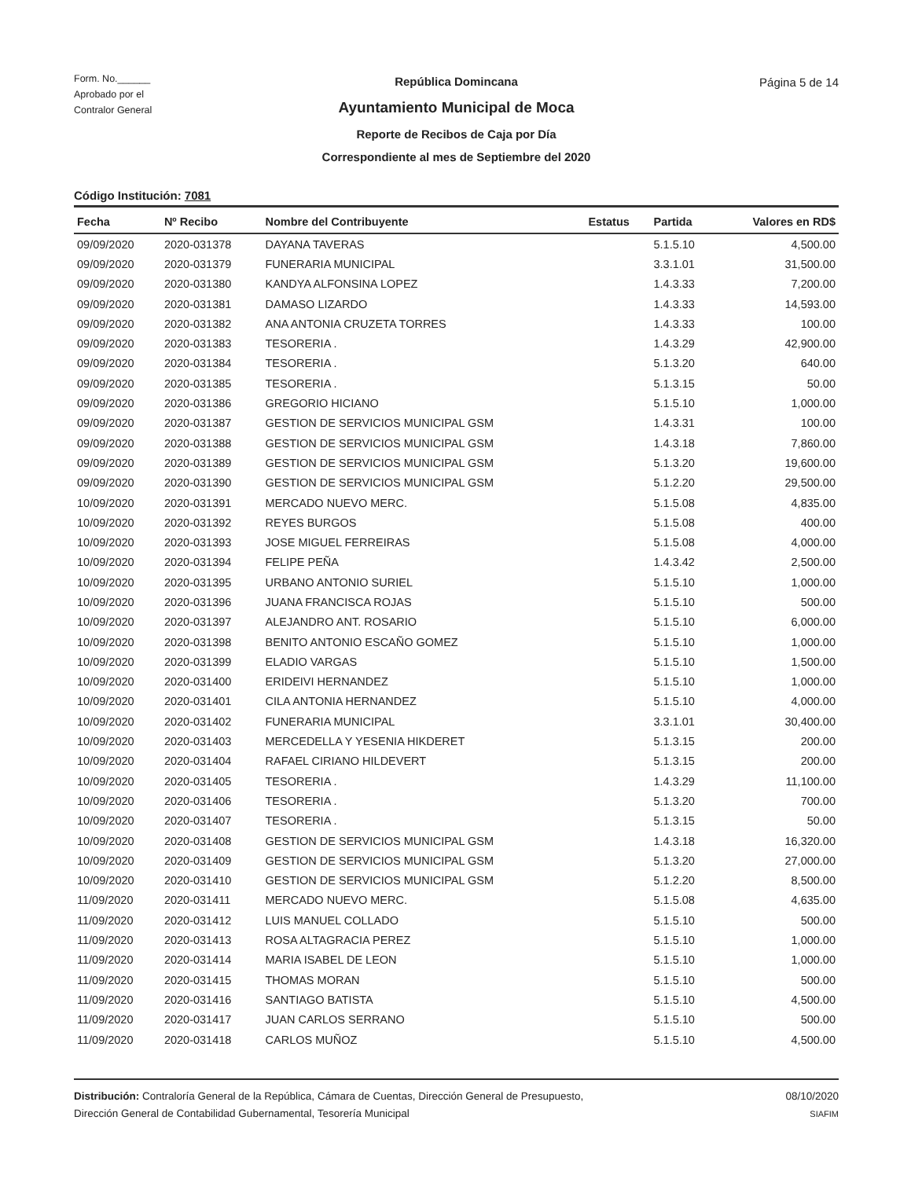Form. No.______
Aprobado por el
Contralor General
República Domincana
Ayuntamiento Municipal de Moca
Reporte de Recibos de Caja por Día
Correspondiente al mes de Septiembre del 2020
Página 5 de 14
Código Institución: 7081
| Fecha | Nº Recibo | Nombre del Contribuyente | Estatus | Partida | Valores en RD$ |
| --- | --- | --- | --- | --- | --- |
| 09/09/2020 | 2020-031378 | DAYANA TAVERAS | | 5.1.5.10 | 4,500.00 |
| 09/09/2020 | 2020-031379 | FUNERARIA MUNICIPAL | | 3.3.1.01 | 31,500.00 |
| 09/09/2020 | 2020-031380 | KANDYA ALFONSINA LOPEZ | | 1.4.3.33 | 7,200.00 |
| 09/09/2020 | 2020-031381 | DAMASO LIZARDO | | 1.4.3.33 | 14,593.00 |
| 09/09/2020 | 2020-031382 | ANA ANTONIA CRUZETA TORRES | | 1.4.3.33 | 100.00 |
| 09/09/2020 | 2020-031383 | TESORERIA . | | 1.4.3.29 | 42,900.00 |
| 09/09/2020 | 2020-031384 | TESORERIA . | | 5.1.3.20 | 640.00 |
| 09/09/2020 | 2020-031385 | TESORERIA . | | 5.1.3.15 | 50.00 |
| 09/09/2020 | 2020-031386 | GREGORIO HICIANO | | 5.1.5.10 | 1,000.00 |
| 09/09/2020 | 2020-031387 | GESTION DE SERVICIOS MUNICIPAL GSM | | 1.4.3.31 | 100.00 |
| 09/09/2020 | 2020-031388 | GESTION DE SERVICIOS MUNICIPAL GSM | | 1.4.3.18 | 7,860.00 |
| 09/09/2020 | 2020-031389 | GESTION DE SERVICIOS MUNICIPAL GSM | | 5.1.3.20 | 19,600.00 |
| 09/09/2020 | 2020-031390 | GESTION DE SERVICIOS MUNICIPAL GSM | | 5.1.2.20 | 29,500.00 |
| 10/09/2020 | 2020-031391 | MERCADO NUEVO MERC. | | 5.1.5.08 | 4,835.00 |
| 10/09/2020 | 2020-031392 | REYES BURGOS | | 5.1.5.08 | 400.00 |
| 10/09/2020 | 2020-031393 | JOSE MIGUEL FERREIRAS | | 5.1.5.08 | 4,000.00 |
| 10/09/2020 | 2020-031394 | FELIPE PEÑA | | 1.4.3.42 | 2,500.00 |
| 10/09/2020 | 2020-031395 | URBANO ANTONIO SURIEL | | 5.1.5.10 | 1,000.00 |
| 10/09/2020 | 2020-031396 | JUANA FRANCISCA ROJAS | | 5.1.5.10 | 500.00 |
| 10/09/2020 | 2020-031397 | ALEJANDRO ANT. ROSARIO | | 5.1.5.10 | 6,000.00 |
| 10/09/2020 | 2020-031398 | BENITO ANTONIO ESCAÑO GOMEZ | | 5.1.5.10 | 1,000.00 |
| 10/09/2020 | 2020-031399 | ELADIO VARGAS | | 5.1.5.10 | 1,500.00 |
| 10/09/2020 | 2020-031400 | ERIDEIVI HERNANDEZ | | 5.1.5.10 | 1,000.00 |
| 10/09/2020 | 2020-031401 | CILA ANTONIA HERNANDEZ | | 5.1.5.10 | 4,000.00 |
| 10/09/2020 | 2020-031402 | FUNERARIA MUNICIPAL | | 3.3.1.01 | 30,400.00 |
| 10/09/2020 | 2020-031403 | MERCEDELLA Y YESENIA HIKDERET | | 5.1.3.15 | 200.00 |
| 10/09/2020 | 2020-031404 | RAFAEL CIRIANO HILDEVERT | | 5.1.3.15 | 200.00 |
| 10/09/2020 | 2020-031405 | TESORERIA . | | 1.4.3.29 | 11,100.00 |
| 10/09/2020 | 2020-031406 | TESORERIA . | | 5.1.3.20 | 700.00 |
| 10/09/2020 | 2020-031407 | TESORERIA . | | 5.1.3.15 | 50.00 |
| 10/09/2020 | 2020-031408 | GESTION DE SERVICIOS MUNICIPAL GSM | | 1.4.3.18 | 16,320.00 |
| 10/09/2020 | 2020-031409 | GESTION DE SERVICIOS MUNICIPAL GSM | | 5.1.3.20 | 27,000.00 |
| 10/09/2020 | 2020-031410 | GESTION DE SERVICIOS MUNICIPAL GSM | | 5.1.2.20 | 8,500.00 |
| 11/09/2020 | 2020-031411 | MERCADO NUEVO MERC. | | 5.1.5.08 | 4,635.00 |
| 11/09/2020 | 2020-031412 | LUIS MANUEL COLLADO | | 5.1.5.10 | 500.00 |
| 11/09/2020 | 2020-031413 | ROSA ALTAGRACIA PEREZ | | 5.1.5.10 | 1,000.00 |
| 11/09/2020 | 2020-031414 | MARIA ISABEL DE LEON | | 5.1.5.10 | 1,000.00 |
| 11/09/2020 | 2020-031415 | THOMAS MORAN | | 5.1.5.10 | 500.00 |
| 11/09/2020 | 2020-031416 | SANTIAGO BATISTA | | 5.1.5.10 | 4,500.00 |
| 11/09/2020 | 2020-031417 | JUAN CARLOS SERRANO | | 5.1.5.10 | 500.00 |
| 11/09/2020 | 2020-031418 | CARLOS MUÑOZ | | 5.1.5.10 | 4,500.00 |
Distribución: Contraloría General de la República, Cámara de Cuentas, Dirección General de Presupuesto,
Dirección General de Contabilidad Gubernamental, Tesorería Municipal
08/10/2020
SIAFIM